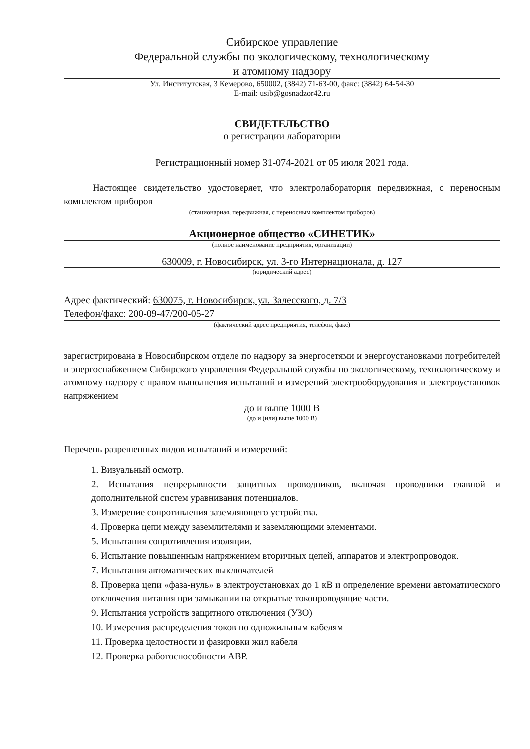Сибирское управление
Федеральной службы по экологическому, технологическому
и атомному надзору
Ул. Институтская, 3 Кемерово, 650002, (3842) 71-63-00, факс: (3842) 64-54-30
E-mail: usib@gosnadzor42.ru
СВИДЕТЕЛЬСТВО
о регистрации лаборатории
Регистрационный номер 31-074-2021 от 05 июля 2021 года.
Настоящее свидетельство удостоверяет, что электролаборатория передвижная, с переносным комплектом приборов
(стационарная, передвижная, с переносным комплектом приборов)
Акционерное общество «СИНЕТИК»
(полное наименование предприятия, организации)
630009, г. Новосибирск, ул. 3-го Интернационала, д. 127
(юридический адрес)
Адрес фактический: 630075, г. Новосибирск, ул. Залесского, д. 7/3
Телефон/факс: 200-09-47/200-05-27
(фактический адрес предприятия, телефон, факс)
зарегистрирована в Новосибирском отделе по надзору за энергосетями и энергоустановками потребителей и энергоснабжением Сибирского управления Федеральной службы по экологическому, технологическому и атомному надзору с правом выполнения испытаний и измерений электрооборудования и электроустановок напряжением
до и выше 1000 В
(до и (или) выше 1000 В)
Перечень разрешенных видов испытаний и измерений:
1. Визуальный осмотр.
2. Испытания непрерывности защитных проводников, включая проводники главной и дополнительной систем уравнивания потенциалов.
3. Измерение сопротивления заземляющего устройства.
4. Проверка цепи между заземлителями и заземляющими элементами.
5. Испытания сопротивления изоляции.
6. Испытание повышенным напряжением вторичных цепей, аппаратов и электропроводок.
7. Испытания автоматических выключателей
8. Проверка цепи «фаза-нуль» в электроустановках до 1 кВ и определение времени автоматического отключения питания при замыкании на открытые токопроводящие части.
9. Испытания устройств защитного отключения (УЗО)
10. Измерения распределения токов по одножильным кабелям
11. Проверка целостности и фазировки жил кабеля
12. Проверка работоспособности АВР.